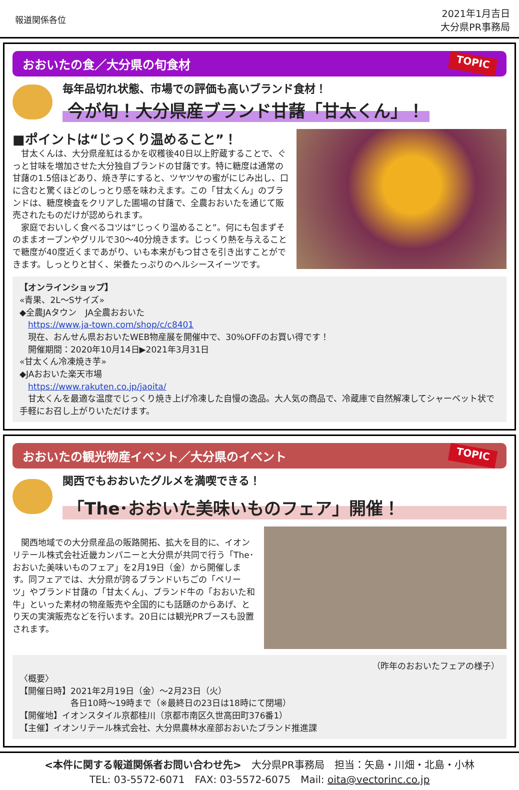報道関係各位
2021年1月吉日
大分県PR事務局
おおいたの食／大分県の旬食材 TOPIC
毎年品切れ状態、市場での評価も高いブランド食材！
今が旬！大分県産ブランド甘藷「甘太くん」！
■ポイントは“じっくり温めること”！
　甘太くんは、大分県産紅はるかを収穫後40日以上貯蔵することで、ぐっと甘味を増加させた大分独自ブランドの甘藷です。特に糖度は通常の甘藷の1.5倍ほどあり、焼き芋にすると、ツヤツヤの蜜がにじみ出し、口に含むと驚くほどのしっとり感を味わえます。この「甘太くん」のブランドは、糖度検査をクリアした圃場の甘藷で、全農おおいたを通じて販売されたものだけが認められます。
　家庭でおいしく食べるコツは“じっくり温めること”。何にも包まずそのままオーブンやグリルで30～40分焼きます。じっくり熱を与えることで糖度が40度近くまであがり、いも本来がもつ甘さを引き出すことができます。しっとりと甘く、栄養たっぷりのヘルシースイーツです。
【オンラインショップ】
«青果、2L～Sサイズ»
◆全農JAタウン　JA全農おおいた
　https://www.ja-town.com/shop/c/c8401
　現在、おんせん県おおいたWEB物産展を開催中で、30%OFFのお買い得です！
　開催期間：2020年10月14日▶2021年3月31日
«甘太くん冷凍焼き芋»
◆JAおおいた楽天市場
　https://www.rakuten.co.jp/jaoita/
　甘太くんを最適な温度でじっくり焼き上げ冷凍した自慢の逸品。大人気の商品で、冷蔵庫で自然解凍してシャーベット状で手軽にお召し上がりいただけます。
おおいたの観光物産イベント／大分県のイベント TOPIC
関西でもおおいたグルメを満喫できる！
「The･おおいた美味いものフェア」開催！
　関西地域での大分県産品の販路開拓、拡大を目的に、イオンリテール株式会社近畿カンパニーと大分県が共同で行う「The･おおいた美味いものフェア」を2月19日（金）から開催します。同フェアでは、大分県が誇るブランドいちごの「ベリーツ」やブランド甘藷の「甘太くん」、ブランド牛の「おおいた和牛」といった素材の物産販売や全国的にも話題のからあげ、とり天の実演販売などを行います。20日には観光PRブースも設置されます。
（昨年のおおいたフェアの様子）
〈概要〉
【開催日時】2021年2月19日（金）～2月23日（火）
　　　　　　各日10時～19時まで（※最終日の23日は18時にて閉場）
【開催地】イオンスタイル京都桂川（京都市南区久世高田町376番1）
【主催】イオンリテール株式会社、大分県農林水産部おおいたブランド推進課
<本件に関する報道関係者お問い合わせ先>　大分県PR事務局　担当：矢島・川畑・北島・小林
TEL: 03-5572-6071　FAX: 03-5572-6075　Mail: oita@vectorinc.co.jp